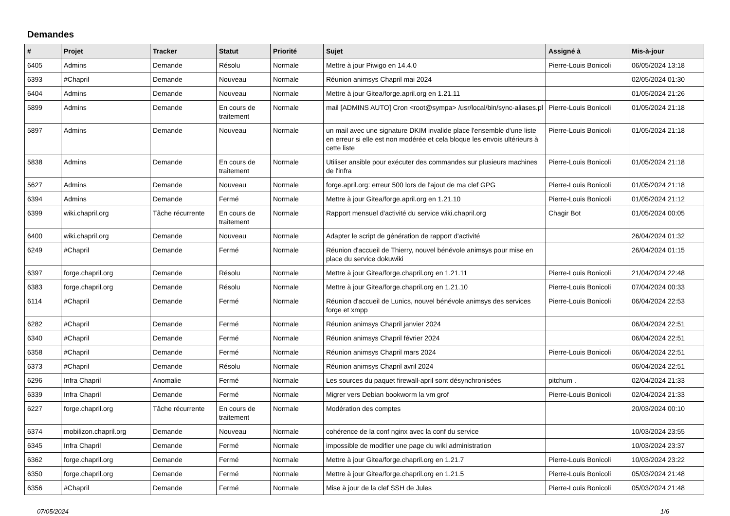Demandes
| # | Projet | Tracker | Statut | Priorité | Sujet | Assigné à | Mis-à-jour |
| --- | --- | --- | --- | --- | --- | --- | --- |
| 6405 | Admins | Demande | Résolu | Normale | Mettre à jour Piwigo en 14.4.0 | Pierre-Louis Bonicoli | 06/05/2024 13:18 |
| 6393 | #Chapril | Demande | Nouveau | Normale | Réunion animsys Chapril mai 2024 | | 02/05/2024 01:30 |
| 6404 | Admins | Demande | Nouveau | Normale | Mettre à jour Gitea/forge.april.org en 1.21.11 | | 01/05/2024 21:26 |
| 5899 | Admins | Demande | En cours de traitement | Normale | mail [ADMINS AUTO] Cron <root@sympa> /usr/local/bin/sync-aliases.pl | Pierre-Louis Bonicoli | 01/05/2024 21:18 |
| 5897 | Admins | Demande | Nouveau | Normale | un mail avec une signature DKIM invalide place l'ensemble d'une liste en erreur si elle est non modérée et cela bloque les envois ultérieurs à cette liste | Pierre-Louis Bonicoli | 01/05/2024 21:18 |
| 5838 | Admins | Demande | En cours de traitement | Normale | Utiliser ansible pour exécuter des commandes sur plusieurs machines de l'infra | Pierre-Louis Bonicoli | 01/05/2024 21:18 |
| 5627 | Admins | Demande | Nouveau | Normale | forge.april.org: erreur 500 lors de l'ajout de ma clef GPG | Pierre-Louis Bonicoli | 01/05/2024 21:18 |
| 6394 | Admins | Demande | Fermé | Normale | Mettre à jour Gitea/forge.april.org en 1.21.10 | Pierre-Louis Bonicoli | 01/05/2024 21:12 |
| 6399 | wiki.chapril.org | Tâche récurrente | En cours de traitement | Normale | Rapport mensuel d'activité du service wiki.chapril.org | Chagir Bot | 01/05/2024 00:05 |
| 6400 | wiki.chapril.org | Demande | Nouveau | Normale | Adapter le script de génération de rapport d'activité | | 26/04/2024 01:32 |
| 6249 | #Chapril | Demande | Fermé | Normale | Réunion d'accueil de Thierry, nouvel bénévole animsys pour mise en place du service dokuwiki | | 26/04/2024 01:15 |
| 6397 | forge.chapril.org | Demande | Résolu | Normale | Mettre à jour Gitea/forge.chapril.org en 1.21.11 | Pierre-Louis Bonicoli | 21/04/2024 22:48 |
| 6383 | forge.chapril.org | Demande | Résolu | Normale | Mettre à jour Gitea/forge.chapril.org en 1.21.10 | Pierre-Louis Bonicoli | 07/04/2024 00:33 |
| 6114 | #Chapril | Demande | Fermé | Normale | Réunion d'accueil de Lunics, nouvel bénévole animsys des services forge et xmpp | Pierre-Louis Bonicoli | 06/04/2024 22:53 |
| 6282 | #Chapril | Demande | Fermé | Normale | Réunion animsys Chapril janvier 2024 | | 06/04/2024 22:51 |
| 6340 | #Chapril | Demande | Fermé | Normale | Réunion animsys Chapril février 2024 | | 06/04/2024 22:51 |
| 6358 | #Chapril | Demande | Fermé | Normale | Réunion animsys Chapril mars 2024 | Pierre-Louis Bonicoli | 06/04/2024 22:51 |
| 6373 | #Chapril | Demande | Résolu | Normale | Réunion animsys Chapril avril 2024 | | 06/04/2024 22:51 |
| 6296 | Infra Chapril | Anomalie | Fermé | Normale | Les sources du paquet firewall-april sont désynchronisées | pitchum . | 02/04/2024 21:33 |
| 6339 | Infra Chapril | Demande | Fermé | Normale | Migrer vers Debian bookworm la vm grof | Pierre-Louis Bonicoli | 02/04/2024 21:33 |
| 6227 | forge.chapril.org | Tâche récurrente | En cours de traitement | Normale | Modération des comptes | | 20/03/2024 00:10 |
| 6374 | mobilizon.chapril.org | Demande | Nouveau | Normale | cohérence de la conf nginx avec la conf du service | | 10/03/2024 23:55 |
| 6345 | Infra Chapril | Demande | Fermé | Normale | impossible de modifier une page du wiki administration | | 10/03/2024 23:37 |
| 6362 | forge.chapril.org | Demande | Fermé | Normale | Mettre à jour Gitea/forge.chapril.org en 1.21.7 | Pierre-Louis Bonicoli | 10/03/2024 23:22 |
| 6350 | forge.chapril.org | Demande | Fermé | Normale | Mettre à jour Gitea/forge.chapril.org en 1.21.5 | Pierre-Louis Bonicoli | 05/03/2024 21:48 |
| 6356 | #Chapril | Demande | Fermé | Normale | Mise à jour de la clef SSH de Jules | Pierre-Louis Bonicoli | 05/03/2024 21:48 |
07/05/2024 1/6